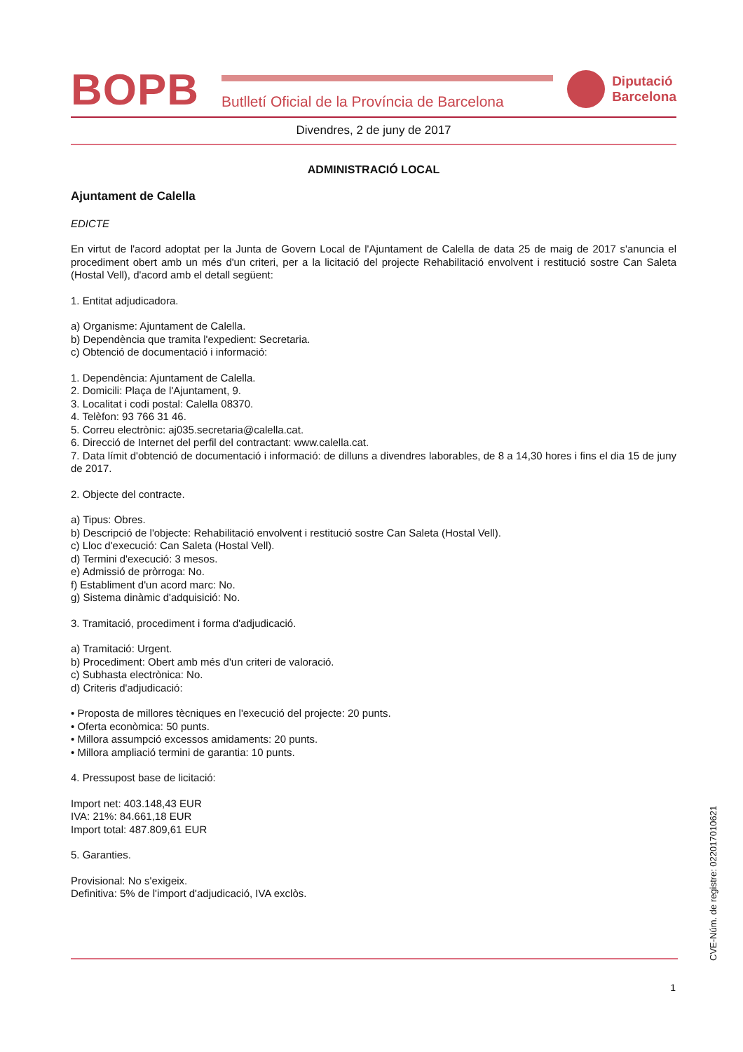BOPB
Butlletí Oficial de la Província de Barcelona
Diputació
Barcelona
Divendres, 2 de juny de 2017
ADMINISTRACIÓ LOCAL
Ajuntament de Calella
EDICTE
En virtut de l'acord adoptat per la Junta de Govern Local de l'Ajuntament de Calella de data 25 de maig de 2017 s'anuncia el procediment obert amb un més d'un criteri, per a la licitació del projecte Rehabilitació envolvent i restitució sostre Can Saleta (Hostal Vell), d'acord amb el detall següent:
1. Entitat adjudicadora.
a) Organisme: Ajuntament de Calella.
b) Dependència que tramita l'expedient: Secretaria.
c) Obtenció de documentació i informació:
1. Dependència: Ajuntament de Calella.
2. Domicili: Plaça de l'Ajuntament, 9.
3. Localitat i codi postal: Calella 08370.
4. Telèfon: 93 766 31 46.
5. Correu electrònic: aj035.secretaria@calella.cat.
6. Direcció de Internet del perfil del contractant: www.calella.cat.
7. Data límit d'obtenció de documentació i informació: de dilluns a divendres laborables, de 8 a 14,30 hores i fins el dia 15 de juny de 2017.
2. Objecte del contracte.
a) Tipus: Obres.
b) Descripció de l'objecte: Rehabilitació envolvent i restitució sostre Can Saleta (Hostal Vell).
c) Lloc d'execució: Can Saleta (Hostal Vell).
d) Termini d'execució: 3 mesos.
e) Admissió de pròrroga: No.
f) Establiment d'un acord marc: No.
g) Sistema dinàmic d'adquisició: No.
3. Tramitació, procediment i forma d'adjudicació.
a) Tramitació: Urgent.
b) Procediment: Obert amb més d'un criteri de valoració.
c) Subhasta electrònica: No.
d) Criteris d'adjudicació:
• Proposta de millores tècniques en l'execució del projecte: 20 punts.
• Oferta econòmica: 50 punts.
• Millora assumpció excessos amidaments: 20 punts.
• Millora ampliació termini de garantia: 10 punts.
4. Pressupost base de licitació:
Import net: 403.148,43 EUR
IVA: 21%: 84.661,18 EUR
Import total: 487.809,61 EUR
5. Garanties.
Provisional: No s'exigeix.
Definitiva: 5% de l'import d'adjudicació, IVA exclòs.
CVE-Núm. de registre: 022017010621
1